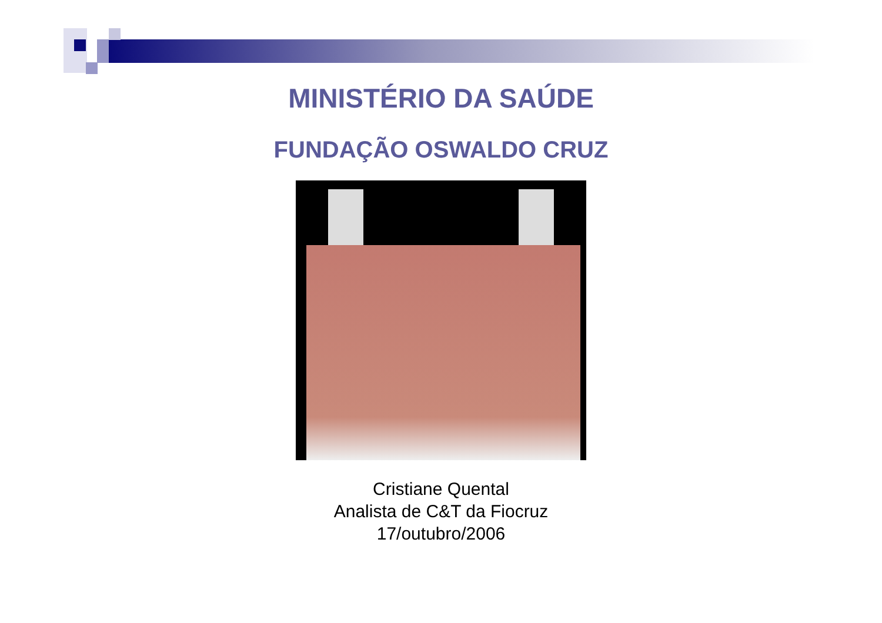MINISTÉRIO DA SAÚDE
FUNDAÇÃO OSWALDO CRUZ
Cristiane Quental
Analista de C&T da Fiocruz
17/outubro/2006